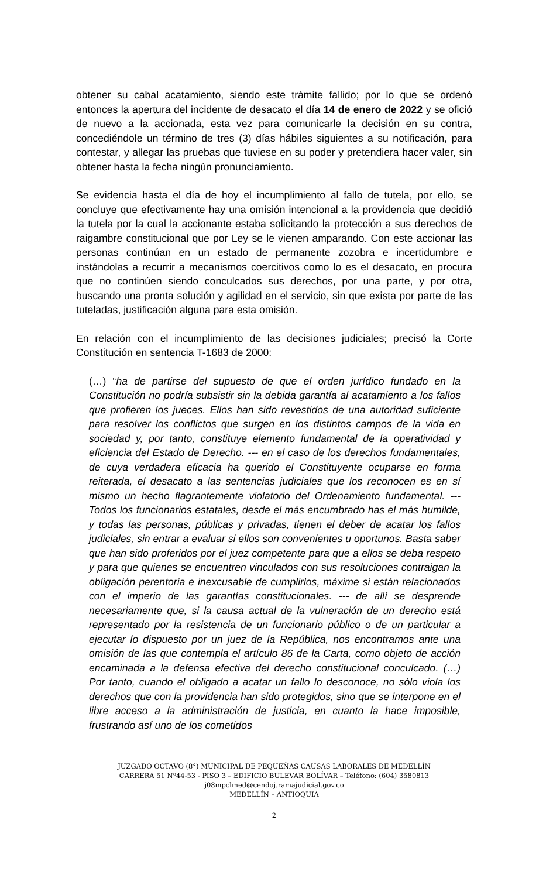obtener su cabal acatamiento, siendo este trámite fallido; por lo que se ordenó entonces la apertura del incidente de desacato el día 14 de enero de 2022 y se ofició de nuevo a la accionada, esta vez para comunicarle la decisión en su contra, concediéndole un término de tres (3) días hábiles siguientes a su notificación, para contestar, y allegar las pruebas que tuviese en su poder y pretendiera hacer valer, sin obtener hasta la fecha ningún pronunciamiento.
Se evidencia hasta el día de hoy el incumplimiento al fallo de tutela, por ello, se concluye que efectivamente hay una omisión intencional a la providencia que decidió la tutela por la cual la accionante estaba solicitando la protección a sus derechos de raigambre constitucional que por Ley se le vienen amparando. Con este accionar las personas continúan en un estado de permanente zozobra e incertidumbre e instándolas a recurrir a mecanismos coercitivos como lo es el desacato, en procura que no continúen siendo conculcados sus derechos, por una parte, y por otra, buscando una pronta solución y agilidad en el servicio, sin que exista por parte de las tuteladas, justificación alguna para esta omisión.
En relación con el incumplimiento de las decisiones judiciales; precisó la Corte Constitución en sentencia T-1683 de 2000:
(…) “ha de partirse del supuesto de que el orden jurídico fundado en la Constitución no podría subsistir sin la debida garantía al acatamiento a los fallos que profieren los jueces. Ellos han sido revestidos de una autoridad suficiente para resolver los conflictos que surgen en los distintos campos de la vida en sociedad y, por tanto, constituye elemento fundamental de la operatividad y eficiencia del Estado de Derecho. --- en el caso de los derechos fundamentales, de cuya verdadera eficacia ha querido el Constituyente ocuparse en forma reiterada, el desacato a las sentencias judiciales que los reconocen es en sí mismo un hecho flagrantemente violatorio del Ordenamiento fundamental. --- Todos los funcionarios estatales, desde el más encumbrado has el más humilde, y todas las personas, públicas y privadas, tienen el deber de acatar los fallos judiciales, sin entrar a evaluar si ellos son convenientes u oportunos. Basta saber que han sido proferidos por el juez competente para que a ellos se deba respeto y para que quienes se encuentren vinculados con sus resoluciones contraigan la obligación perentoria e inexcusable de cumplirlos, máxime si están relacionados con el imperio de las garantías constitucionales. --- de allí se desprende necesariamente que, si la causa actual de la vulneración de un derecho está representado por la resistencia de un funcionario público o de un particular a ejecutar lo dispuesto por un juez de la República, nos encontramos ante una omisión de las que contempla el artículo 86 de la Carta, como objeto de acción encaminada a la defensa efectiva del derecho constitucional conculcado. (…) Por tanto, cuando el obligado a acatar un fallo lo desconoce, no sólo viola los derechos que con la providencia han sido protegidos, sino que se interpone en el libre acceso a la administración de justicia, en cuanto la hace imposible, frustrando así uno de los cometidos
JUZGADO OCTAVO (8°) MUNICIPAL DE PEQUEÑAS CAUSAS LABORALES DE MEDELLÍN
CARRERA 51 Nº44-53 - PISO 3 – EDIFICIO BULEVAR BOLÍVAR – Teléfono: (604) 3580813
j08mpclmed@cendoj.ramajudicial.gov.co
MEDELLÍN – ANTIOQUIA
2